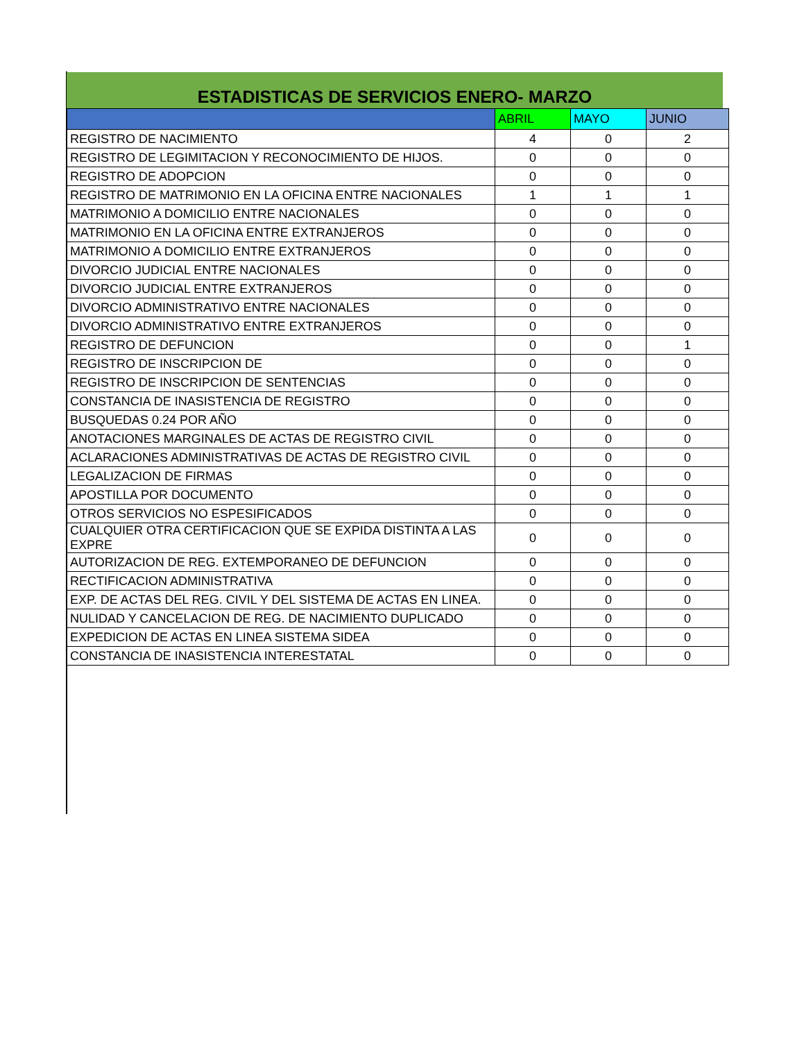ESTADISTICAS DE SERVICIOS ENERO- MARZO
| | ABRIL | MAYO | JUNIO |
| --- | --- | --- | --- |
| REGISTRO DE NACIMIENTO | 4 | 0 | 2 |
| REGISTRO DE LEGIMITACION Y RECONOCIMIENTO DE HIJOS. | 0 | 0 | 0 |
| REGISTRO DE ADOPCION | 0 | 0 | 0 |
| REGISTRO DE MATRIMONIO EN LA OFICINA ENTRE NACIONALES | 1 | 1 | 1 |
| MATRIMONIO A DOMICILIO ENTRE NACIONALES | 0 | 0 | 0 |
| MATRIMONIO EN LA OFICINA ENTRE EXTRANJEROS | 0 | 0 | 0 |
| MATRIMONIO A DOMICILIO ENTRE EXTRANJEROS | 0 | 0 | 0 |
| DIVORCIO JUDICIAL ENTRE NACIONALES | 0 | 0 | 0 |
| DIVORCIO JUDICIAL ENTRE EXTRANJEROS | 0 | 0 | 0 |
| DIVORCIO ADMINISTRATIVO ENTRE NACIONALES | 0 | 0 | 0 |
| DIVORCIO ADMINISTRATIVO ENTRE EXTRANJEROS | 0 | 0 | 0 |
| REGISTRO DE DEFUNCION | 0 | 0 | 1 |
| REGISTRO DE INSCRIPCION DE | 0 | 0 | 0 |
| REGISTRO DE INSCRIPCION DE SENTENCIAS | 0 | 0 | 0 |
| CONSTANCIA DE INASISTENCIA DE REGISTRO | 0 | 0 | 0 |
| BUSQUEDAS 0.24 POR AÑO | 0 | 0 | 0 |
| ANOTACIONES MARGINALES DE ACTAS DE REGISTRO CIVIL | 0 | 0 | 0 |
| ACLARACIONES ADMINISTRATIVAS DE ACTAS DE REGISTRO CIVIL | 0 | 0 | 0 |
| LEGALIZACION DE FIRMAS | 0 | 0 | 0 |
| APOSTILLA POR DOCUMENTO | 0 | 0 | 0 |
| OTROS SERVICIOS NO ESPESIFICADOS | 0 | 0 | 0 |
| CUALQUIER OTRA CERTIFICACION QUE SE EXPIDA DISTINTA A LAS EXPRE | 0 | 0 | 0 |
| AUTORIZACION DE REG. EXTEMPORANEO DE DEFUNCION | 0 | 0 | 0 |
| RECTIFICACION ADMINISTRATIVA | 0 | 0 | 0 |
| EXP. DE ACTAS DEL REG. CIVIL Y DEL SISTEMA DE ACTAS EN LINEA. | 0 | 0 | 0 |
| NULIDAD Y CANCELACION DE REG. DE NACIMIENTO DUPLICADO | 0 | 0 | 0 |
| EXPEDICION DE ACTAS EN LINEA SISTEMA SIDEA | 0 | 0 | 0 |
| CONSTANCIA DE INASISTENCIA INTERESTATAL | 0 | 0 | 0 |